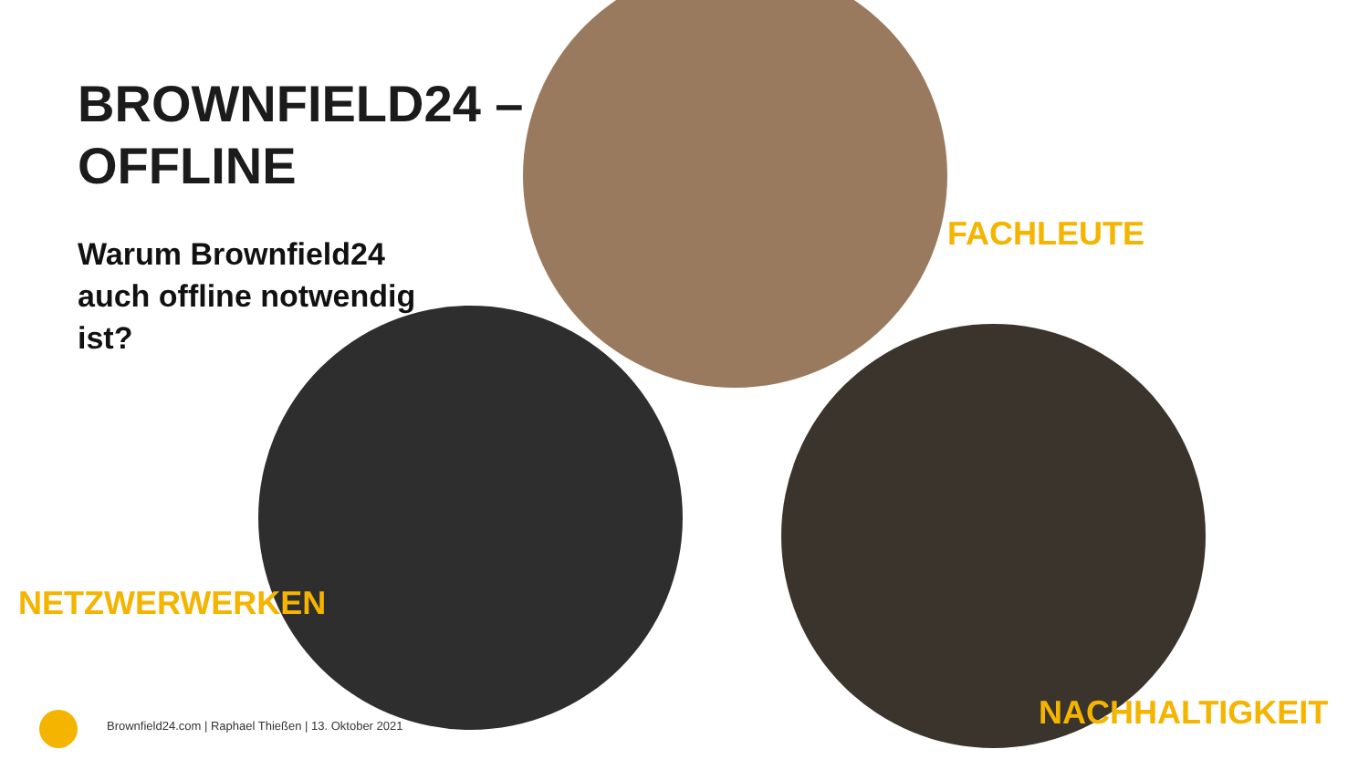BROWNFIELD24 –
OFFLINE
Warum Brownfield24
auch offline notwendig
ist?
FACHLEUTE
NETZWERWERKEN
NACHHALTIGKEIT
Brownfield24.com | Raphael Thießen | 13. Oktober 2021